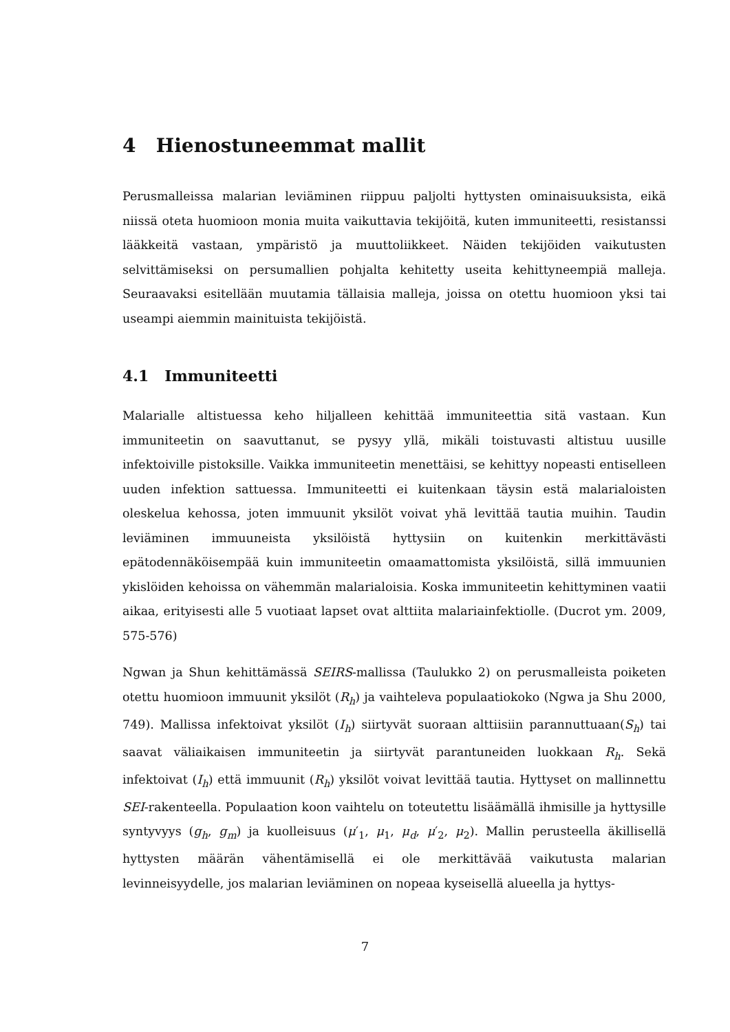4 Hienostuneemmat mallit
Perusmalleissa malarian leviäminen riippuu paljolti hyttysten ominaisuuksista, eikä niissä oteta huomioon monia muita vaikuttavia tekijöitä, kuten immuniteetti, resistanssi lääkkeitä vastaan, ympäristö ja muuttoliikkeet. Näiden tekijöiden vaikutusten selvittämiseksi on persumallien pohjalta kehitetty useita kehittyneempiä malleja. Seuraavaksi esitellään muutamia tällaisia malleja, joissa on otettu huomioon yksi tai useampi aiemmin mainituista tekijöistä.
4.1 Immuniteetti
Malarialle altistuessa keho hiljalleen kehittää immuniteettia sitä vastaan. Kun immuniteetin on saavuttanut, se pysyy yllä, mikäli toistuvasti altistuu uusille infektoiville pistoksille. Vaikka immuniteetin menettäisi, se kehittyy nopeasti entiselleen uuden infektion sattuessa. Immuniteetti ei kuitenkaan täysin estä malarialoisten oleskelua kehossa, joten immuunit yksilöt voivat yhä levittää tautia muihin. Taudin leviäminen immuuneista yksilöistä hyttysiin on kuitenkin merkittävästi epätodennäköisempää kuin immuniteetin omaamattomista yksilöistä, sillä immuunien ykislöiden kehoissa on vähemmän malarialoisia. Koska immuniteetin kehittyminen vaatii aikaa, erityisesti alle 5 vuotiaat lapset ovat alttiita malariainfektiolle. (Ducrot ym. 2009, 575-576)
Ngwan ja Shun kehittämässä SEIRS-mallissa (Taulukko 2) on perusmalleista poiketen otettu huomioon immuunit yksilöt (R<sub>h</sub>) ja vaihteleva populaatiokoko (Ngwa ja Shu 2000, 749). Mallissa infektoivat yksilöt (I<sub>h</sub>) siirtyvät suoraan alttiisiin parannuttuaan(S<sub>h</sub>) tai saavat väliaikaisen immuniteetin ja siirtyvät parantuneiden luokkaan R<sub>h</sub>. Sekä infektoivat (I<sub>h</sub>) että immuunit (R<sub>h</sub>) yksilöt voivat levittää tautia. Hyttyset on mallinnettu SEI-rakenteella. Populaation koon vaihtelu on toteutettu lisäämällä ihmisille ja hyttysille syntyvyys (g<sub>h</sub>, g<sub>m</sub>) ja kuolleisuus (μ′<sub>1</sub>, μ<sub>1</sub>, μ<sub>d</sub>, μ′<sub>2</sub>, μ<sub>2</sub>). Mallin perusteella äkillisellä hyttysten määrän vähentämisellä ei ole merkittävää vaikutusta malarian levinneisyydelle, jos malarian leviäminen on nopeaa kyseisellä alueella ja hyttys-
7